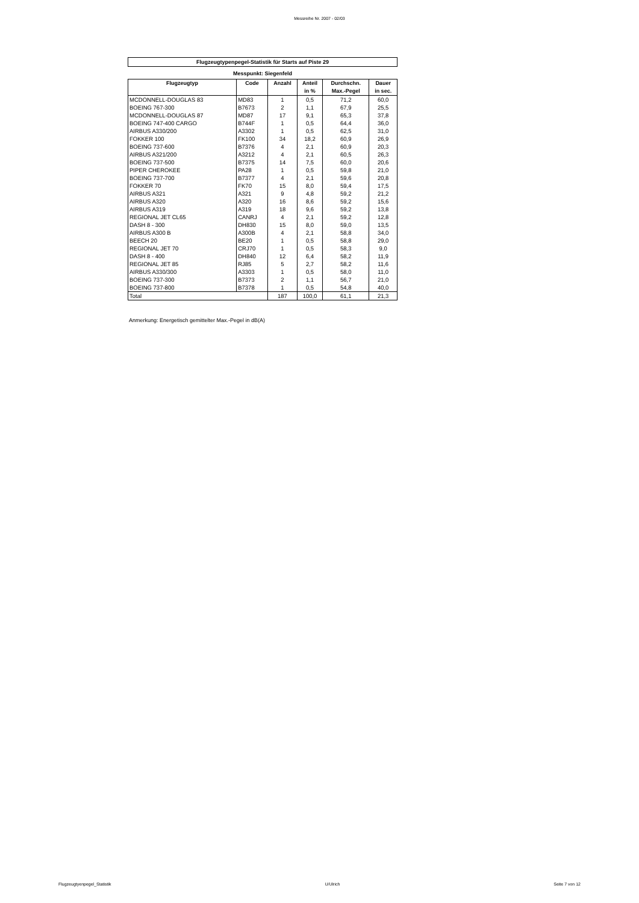Messreihe Nr. 2007 - 02/03
Flugzeugtypenpegel-Statistik für Starts auf Piste 29
Messpunkt: Siegenfeld
| Flugzeugtyp | Code | Anzahl | Anteil in % | Durchschn. Max.-Pegel | Dauer in sec. |
| --- | --- | --- | --- | --- | --- |
| MCDONNELL-DOUGLAS 83 | MD83 | 1 | 0,5 | 71,2 | 60,0 |
| BOEING 767-300 | B7673 | 2 | 1,1 | 67,9 | 25,5 |
| MCDONNELL-DOUGLAS 87 | MD87 | 17 | 9,1 | 65,3 | 37,8 |
| BOEING 747-400 CARGO | B744F | 1 | 0,5 | 64,4 | 36,0 |
| AIRBUS A330/200 | A3302 | 1 | 0,5 | 62,5 | 31,0 |
| FOKKER 100 | FK100 | 34 | 18,2 | 60,9 | 26,9 |
| BOEING 737-600 | B7376 | 4 | 2,1 | 60,9 | 20,3 |
| AIRBUS A321/200 | A3212 | 4 | 2,1 | 60,5 | 26,3 |
| BOEING 737-500 | B7375 | 14 | 7,5 | 60,0 | 20,6 |
| PIPER CHEROKEE | PA28 | 1 | 0,5 | 59,8 | 21,0 |
| BOEING 737-700 | B7377 | 4 | 2,1 | 59,6 | 20,8 |
| FOKKER 70 | FK70 | 15 | 8,0 | 59,4 | 17,5 |
| AIRBUS A321 | A321 | 9 | 4,8 | 59,2 | 21,2 |
| AIRBUS A320 | A320 | 16 | 8,6 | 59,2 | 15,6 |
| AIRBUS A319 | A319 | 18 | 9,6 | 59,2 | 13,8 |
| REGIONAL JET CL65 | CANRJ | 4 | 2,1 | 59,2 | 12,8 |
| DASH 8 - 300 | DH830 | 15 | 8,0 | 59,0 | 13,5 |
| AIRBUS A300 B | A300B | 4 | 2,1 | 58,8 | 34,0 |
| BEECH 20 | BE20 | 1 | 0,5 | 58,8 | 29,0 |
| REGIONAL JET 70 | CRJ70 | 1 | 0,5 | 58,3 | 9,0 |
| DASH 8 - 400 | DH840 | 12 | 6,4 | 58,2 | 11,9 |
| REGIONAL JET 85 | RJ85 | 5 | 2,7 | 58,2 | 11,6 |
| AIRBUS A330/300 | A3303 | 1 | 0,5 | 58,0 | 11,0 |
| BOEING 737-300 | B7373 | 2 | 1,1 | 56,7 | 21,0 |
| BOEING 737-800 | B7378 | 1 | 0,5 | 54,8 | 40,0 |
| Total | | 187 | 100,0 | 61,1 | 21,3 |
Anmerkung: Energetisch gemittelter Max.-Pegel in dB(A)
Flugzeugtyenpegel_Statistik U/Ulrich Seite 7 von 12